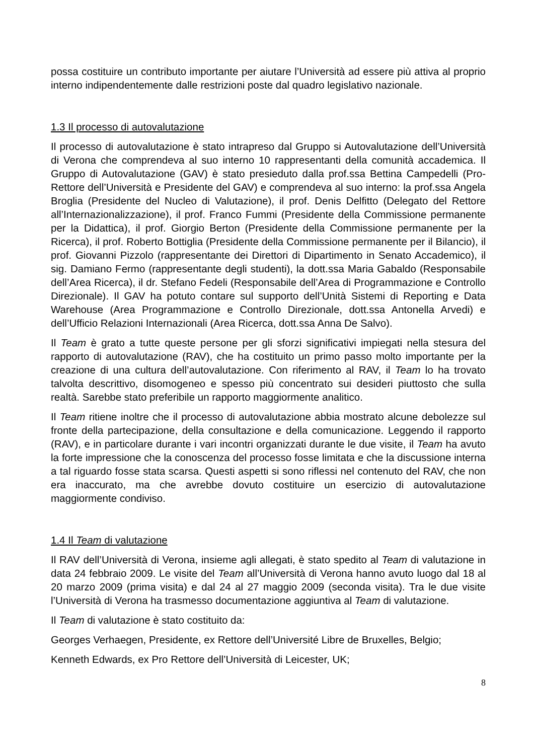possa costituire un contributo importante per aiutare l’Università ad essere più attiva al proprio interno indipendentemente dalle restrizioni poste dal quadro legislativo nazionale.
1.3 Il processo di autovalutazione
Il processo di autovalutazione è stato intrapreso dal Gruppo si Autovalutazione dell’Università di Verona che comprendeva al suo interno 10 rappresentanti della comunità accademica. Il Gruppo di Autovalutazione (GAV) è stato presieduto dalla prof.ssa Bettina Campedelli (Pro-Rettore dell’Università e Presidente del GAV) e comprendeva al suo interno: la prof.ssa Angela Broglia (Presidente del Nucleo di Valutazione), il prof. Denis Delfitto (Delegato del Rettore all’Internazionalizzazione), il prof. Franco Fummi (Presidente della Commissione permanente per la Didattica), il prof. Giorgio Berton (Presidente della Commissione permanente per la Ricerca), il prof. Roberto Bottiglia (Presidente della Commissione permanente per il Bilancio), il prof. Giovanni Pizzolo (rappresentante dei Direttori di Dipartimento in Senato Accademico), il sig. Damiano Fermo (rappresentante degli studenti), la dott.ssa Maria Gabaldo (Responsabile dell’Area Ricerca), il dr. Stefano Fedeli (Responsabile dell’Area di Programmazione e Controllo Direzionale). Il GAV ha potuto contare sul supporto dell’Unità Sistemi di Reporting e Data Warehouse (Area Programmazione e Controllo Direzionale, dott.ssa Antonella Arvedi) e dell’Ufficio Relazioni Internazionali (Area Ricerca, dott.ssa Anna De Salvo).
Il Team è grato a tutte queste persone per gli sforzi significativi impiegati nella stesura del rapporto di autovalutazione (RAV), che ha costituito un primo passo molto importante per la creazione di una cultura dell’autovalutazione. Con riferimento al RAV, il Team lo ha trovato talvolta descrittivo, disomogeneo e spesso più concentrato sui desideri piuttosto che sulla realtà. Sarebbe stato preferibile un rapporto maggiormente analitico.
Il Team ritiene inoltre che il processo di autovalutazione abbia mostrato alcune debolezze sul fronte della partecipazione, della consultazione e della comunicazione. Leggendo il rapporto (RAV), e in particolare durante i vari incontri organizzati durante le due visite, il Team ha avuto la forte impressione che la conoscenza del processo fosse limitata e che la discussione interna a tal riguardo fosse stata scarsa. Questi aspetti si sono riflessi nel contenuto del RAV, che non era inaccurato, ma che avrebbe dovuto costituire un esercizio di autovalutazione maggiormente condiviso.
1.4 Il Team di valutazione
Il RAV dell’Università di Verona, insieme agli allegati, è stato spedito al Team di valutazione in data 24 febbraio 2009. Le visite del Team all’Università di Verona hanno avuto luogo dal 18 al 20 marzo 2009 (prima visita) e dal 24 al 27 maggio 2009 (seconda visita). Tra le due visite l’Università di Verona ha trasmesso documentazione aggiuntiva al Team di valutazione.
Il Team di valutazione è stato costituito da:
Georges Verhaegen, Presidente, ex Rettore dell’Université Libre de Bruxelles, Belgio;
Kenneth Edwards, ex Pro Rettore dell’Università di Leicester, UK;
8